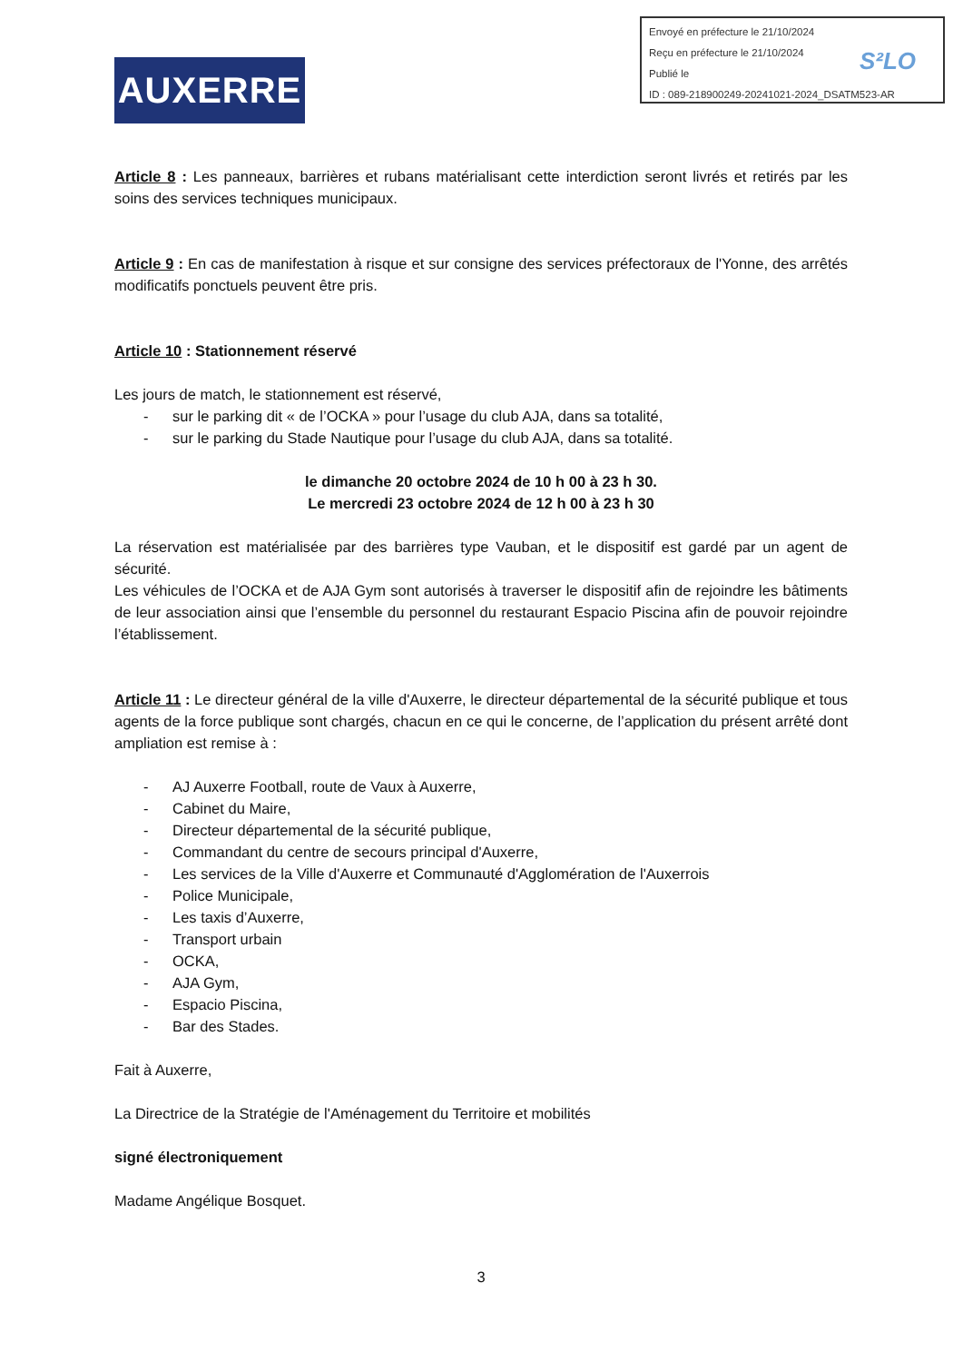Envoyé en préfecture le 21/10/2024
Reçu en préfecture le 21/10/2024
Publié le
ID : 089-218900249-20241021-2024_DSATM523-AR
S²LO
AUXERRE
Article 8 : Les panneaux, barrières et rubans matérialisant cette interdiction seront livrés et retirés par les soins des services techniques municipaux.
Article 9 : En cas de manifestation à risque et sur consigne des services préfectoraux de l'Yonne, des arrêtés modificatifs ponctuels peuvent être pris.
Article 10 : Stationnement réservé
Les jours de match, le stationnement est réservé,
- sur le parking dit « de l’OCKA » pour l’usage du club AJA, dans sa totalité,
- sur le parking du Stade Nautique pour l’usage du club AJA, dans sa totalité.
le dimanche 20 octobre 2024 de 10 h 00 à 23 h 30.
Le mercredi 23 octobre 2024 de 12 h 00 à 23 h 30
La réservation est matérialisée par des barrières type Vauban, et le dispositif est gardé par un agent de sécurité.
Les véhicules de l’OCKA et de AJA Gym sont autorisés à traverser le dispositif afin de rejoindre les bâtiments de leur association ainsi que l’ensemble du personnel du restaurant Espacio Piscina afin de pouvoir rejoindre l’établissement.
Article 11 : Le directeur général de la ville d'Auxerre, le directeur départemental de la sécurité publique et tous agents de la force publique sont chargés, chacun en ce qui le concerne, de l’application du présent arrêté dont ampliation est remise à :
- AJ Auxerre Football, route de Vaux à Auxerre,
- Cabinet du Maire,
- Directeur départemental de la sécurité publique,
- Commandant du centre de secours principal d'Auxerre,
- Les services de la Ville d'Auxerre et Communauté d'Agglomération de l'Auxerrois
- Police Municipale,
- Les taxis d’Auxerre,
- Transport urbain
- OCKA,
- AJA Gym,
- Espacio Piscina,
- Bar des Stades.
Fait à Auxerre,
La Directrice de la Stratégie de l'Aménagement du Territoire et mobilités
signé électroniquement
Madame Angélique Bosquet.
3